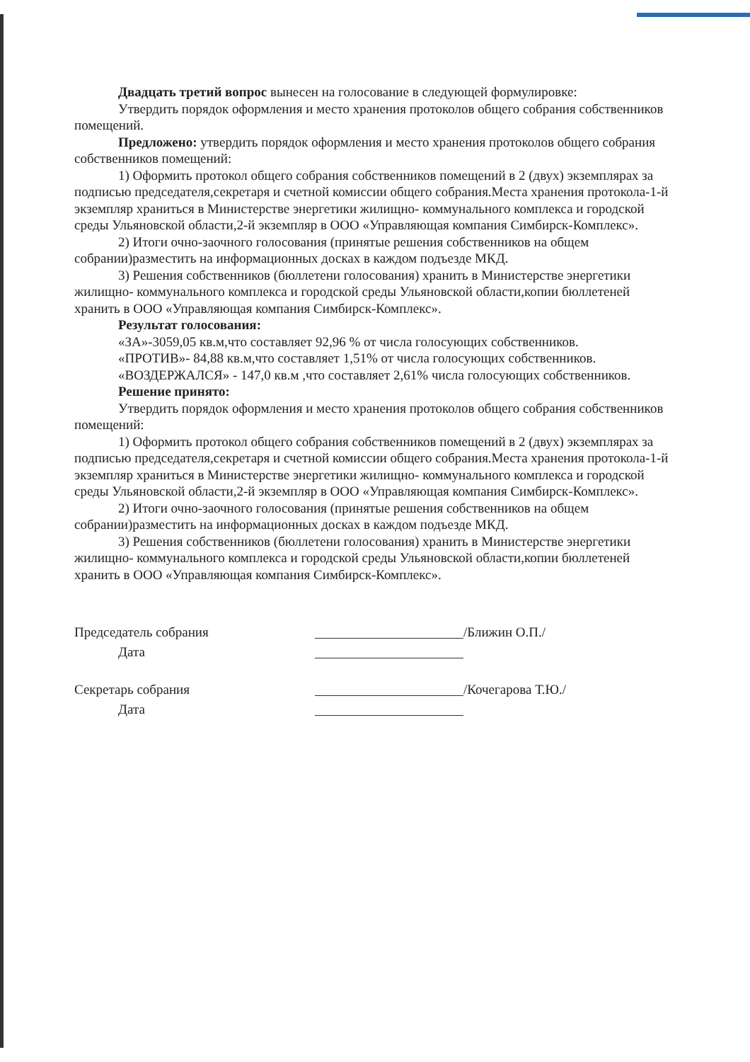Двадцать третий вопрос вынесен на голосование в следующей формулировке:
Утвердить порядок оформления и место хранения протоколов общего собрания собственников помещений.
Предложено: утвердить порядок оформления и место хранения протоколов общего собрания собственников помещений:
1) Оформить протокол общего собрания собственников помещений в 2 (двух) экземплярах за подписью председателя,секретаря и счетной комиссии общего собрания.Места хранения протокола-1-й экземпляр храниться в Министерстве энергетики жилищно- коммунального комплекса и городской среды Ульяновской области,2-й экземпляр в ООО «Управляющая компания Симбирск-Комплекс».
2) Итоги очно-заочного голосования (принятые решения собственников на общем собрании)разместить на информационных досках в каждом подъезде МКД.
3) Решения собственников (бюллетени голосования) хранить в Министерстве энергетики жилищно- коммунального комплекса и городской среды Ульяновской области,копии бюллетеней хранить в ООО «Управляющая компания Симбирск-Комплекс».
Результат голосования:
«ЗА»-3059,05 кв.м,что составляет 92,96 % от числа голосующих собственников.
«ПРОТИВ»- 84,88 кв.м,что составляет 1,51% от числа голосующих собственников.
«ВОЗДЕРЖАЛСЯ» - 147,0 кв.м ,что составляет 2,61% числа голосующих собственников.
Решение принято:
Утвердить порядок оформления и место хранения протоколов общего собрания собственников помещений:
1) Оформить протокол общего собрания собственников помещений в 2 (двух) экземплярах за подписью председателя,секретаря и счетной комиссии общего собрания.Места хранения протокола-1-й экземпляр храниться в Министерстве энергетики жилищно- коммунального комплекса и городской среды Ульяновской области,2-й экземпляр в ООО «Управляющая компания Симбирск-Комплекс».
2) Итоги очно-заочного голосования (принятые решения собственников на общем собрании)разместить на информационных досках в каждом подъезде МКД.
3) Решения собственников (бюллетени голосования) хранить в Министерстве энергетики жилищно- коммунального комплекса и городской среды Ульяновской области,копии бюллетеней хранить в ООО «Управляющая компания Симбирск-Комплекс».
Председатель собрания /Ближин О.П./
Дата
Секретарь собрания /Кочегарова Т.Ю./
Дата